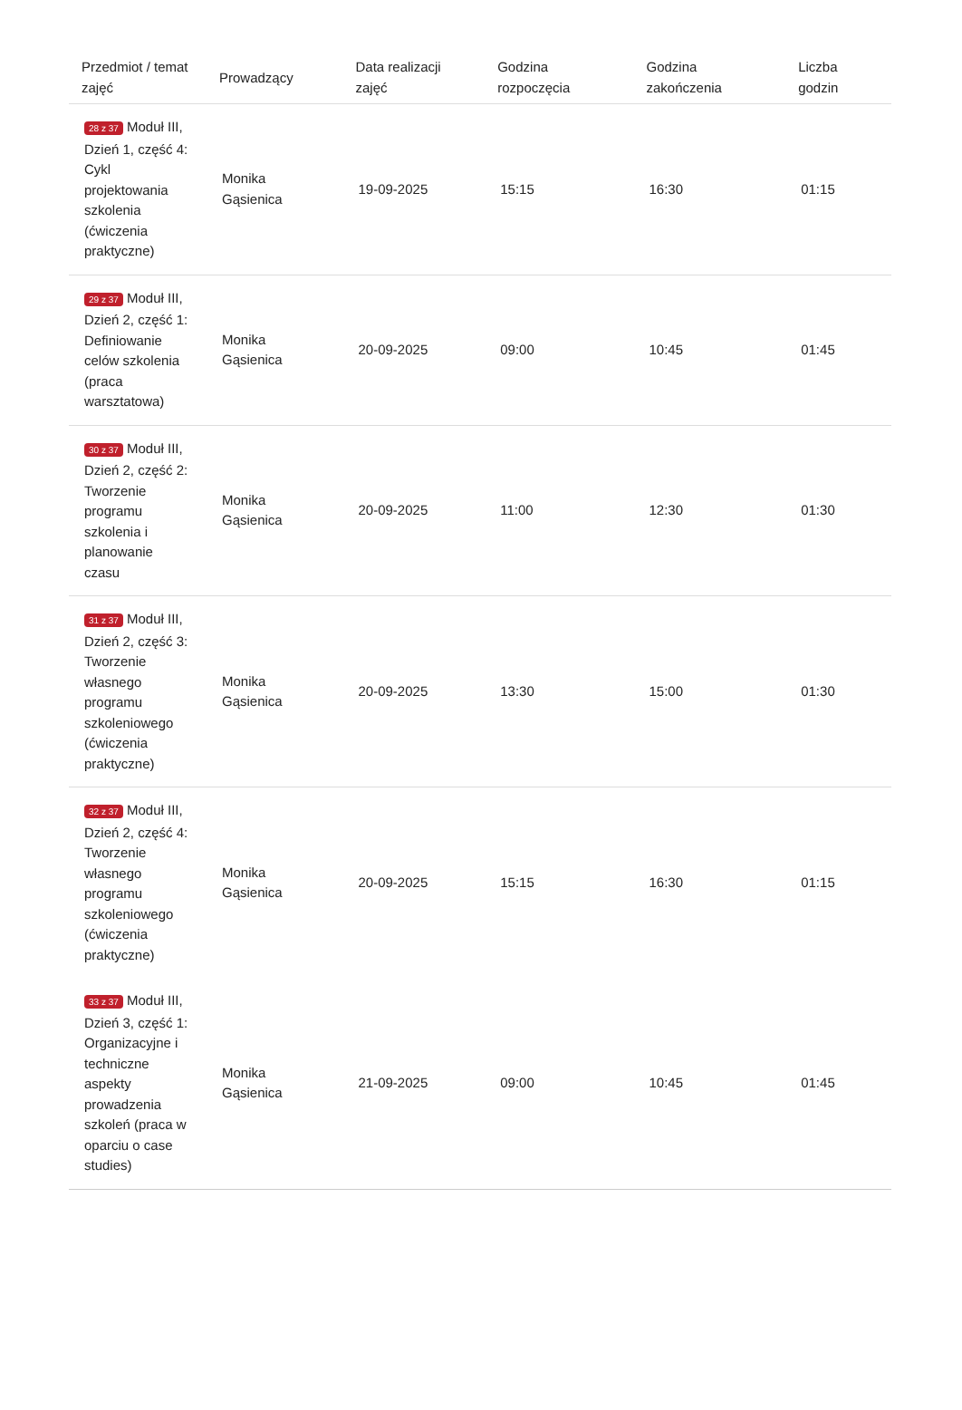| Przedmiot / temat zajęć | Prowadzący | Data realizacji zajęć | Godzina rozpoczęcia | Godzina zakończenia | Liczba godzin |
| --- | --- | --- | --- | --- | --- |
| 28 z 37 Moduł III, Dzień 1, część 4: Cykl projektowania szkolenia (ćwiczenia praktyczne) | Monika Gąsienica | 19-09-2025 | 15:15 | 16:30 | 01:15 |
| 29 z 37 Moduł III, Dzień 2, część 1: Definiowanie celów szkolenia (praca warsztatowa) | Monika Gąsienica | 20-09-2025 | 09:00 | 10:45 | 01:45 |
| 30 z 37 Moduł III, Dzień 2, część 2: Tworzenie programu szkolenia i planowanie czasu | Monika Gąsienica | 20-09-2025 | 11:00 | 12:30 | 01:30 |
| 31 z 37 Moduł III, Dzień 2, część 3: Tworzenie własnego programu szkoleniowego (ćwiczenia praktyczne) | Monika Gąsienica | 20-09-2025 | 13:30 | 15:00 | 01:30 |
| 32 z 37 Moduł III, Dzień 2, część 4: Tworzenie własnego programu szkoleniowego (ćwiczenia praktyczne) | Monika Gąsienica | 20-09-2025 | 15:15 | 16:30 | 01:15 |
| 33 z 37 Moduł III, Dzień 3, część 1: Organizacyjne i techniczne aspekty prowadzenia szkoleń (praca w oparciu o case studies) | Monika Gąsienica | 21-09-2025 | 09:00 | 10:45 | 01:45 |